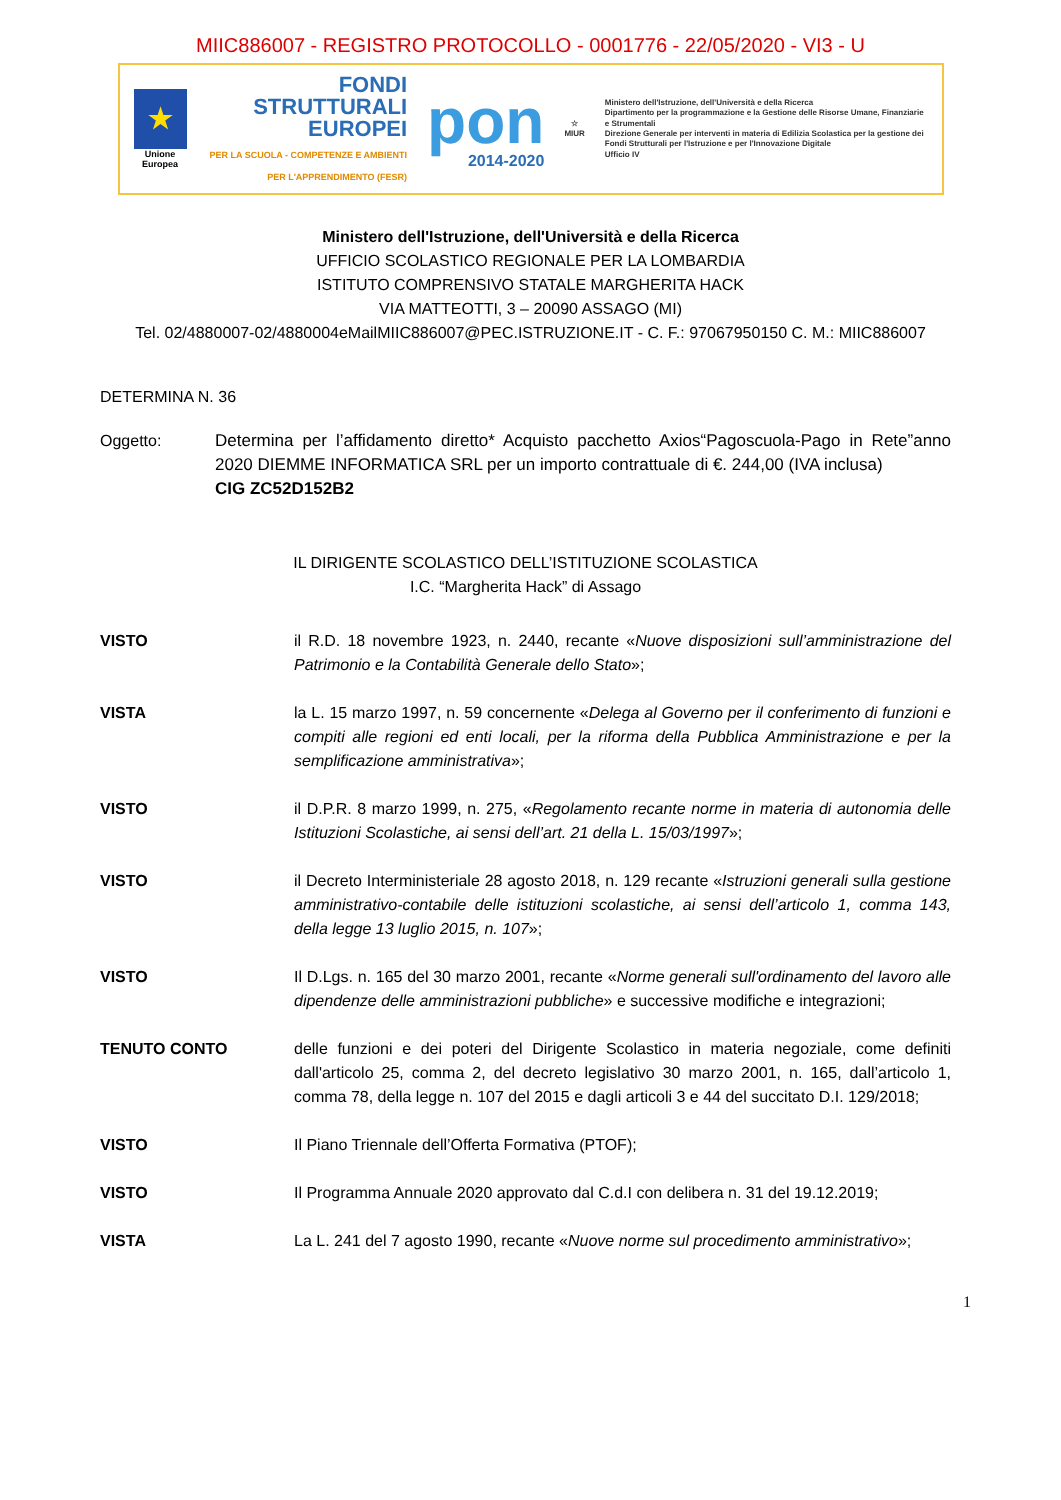MIIC886007 - REGISTRO PROTOCOLLO - 0001776 - 22/05/2020 - VI3 - U
★
Unione Europea
FONDI
STRUTTURALI
EUROPEI
PER LA SCUOLA - COMPETENZE E AMBIENTI PER L'APPRENDIMENTO (FESR)
pon
2014-2020
☆
MIUR
Ministero dell'Istruzione, dell'Università e della Ricerca
Dipartimento per la programmazione e la Gestione delle Risorse Umane, Finanziarie e Strumentali
Direzione Generale per interventi in materia di Edilizia Scolastica per la gestione dei Fondi Strutturali per l'Istruzione e per l'Innovazione Digitale
Ufficio IV
Ministero dell'Istruzione, dell'Università e della Ricerca
UFFICIO SCOLASTICO REGIONALE PER LA LOMBARDIA
ISTITUTO COMPRENSIVO STATALE MARGHERITA HACK
VIA MATTEOTTI, 3 – 20090 ASSAGO (MI)
Tel. 02/4880007-02/4880004eMailMIIC886007@PEC.ISTRUZIONE.IT - C. F.: 97067950150 C. M.: MIIC886007
DETERMINA N. 36
Oggetto: Determina per l’affidamento diretto* Acquisto pacchetto Axios“Pagoscuola-Pago in Rete”anno 2020 DIEMME INFORMATICA SRL per un importo contrattuale di €. 244,00 (IVA inclusa)
CIG ZC52D152B2
IL DIRIGENTE SCOLASTICO DELL’ISTITUZIONE SCOLASTICA
I.C. “Margherita Hack” di Assago
VISTO il R.D. 18 novembre 1923, n. 2440, recante «Nuove disposizioni sull’amministrazione del Patrimonio e la Contabilità Generale dello Stato»;
VISTA la L. 15 marzo 1997, n. 59 concernente «Delega al Governo per il conferimento di funzioni e compiti alle regioni ed enti locali, per la riforma della Pubblica Amministrazione e per la semplificazione amministrativa»;
VISTO il D.P.R. 8 marzo 1999, n. 275, «Regolamento recante norme in materia di autonomia delle Istituzioni Scolastiche, ai sensi dell’art. 21 della L. 15/03/1997»;
VISTO il Decreto Interministeriale 28 agosto 2018, n. 129 recante «Istruzioni generali sulla gestione amministrativo-contabile delle istituzioni scolastiche, ai sensi dell’articolo 1, comma 143, della legge 13 luglio 2015, n. 107»;
VISTO Il D.Lgs. n. 165 del 30 marzo 2001, recante «Norme generali sull'ordinamento del lavoro alle dipendenze delle amministrazioni pubbliche» e successive modifiche e integrazioni;
TENUTO CONTO delle funzioni e dei poteri del Dirigente Scolastico in materia negoziale, come definiti dall'articolo 25, comma 2, del decreto legislativo 30 marzo 2001, n. 165, dall’articolo 1, comma 78, della legge n. 107 del 2015 e dagli articoli 3 e 44 del succitato D.I. 129/2018;
VISTO Il Piano Triennale dell’Offerta Formativa (PTOF);
VISTO Il Programma Annuale 2020 approvato dal C.d.I con delibera n. 31 del 19.12.2019;
VISTA La L. 241 del 7 agosto 1990, recante «Nuove norme sul procedimento amministrativo»;
1